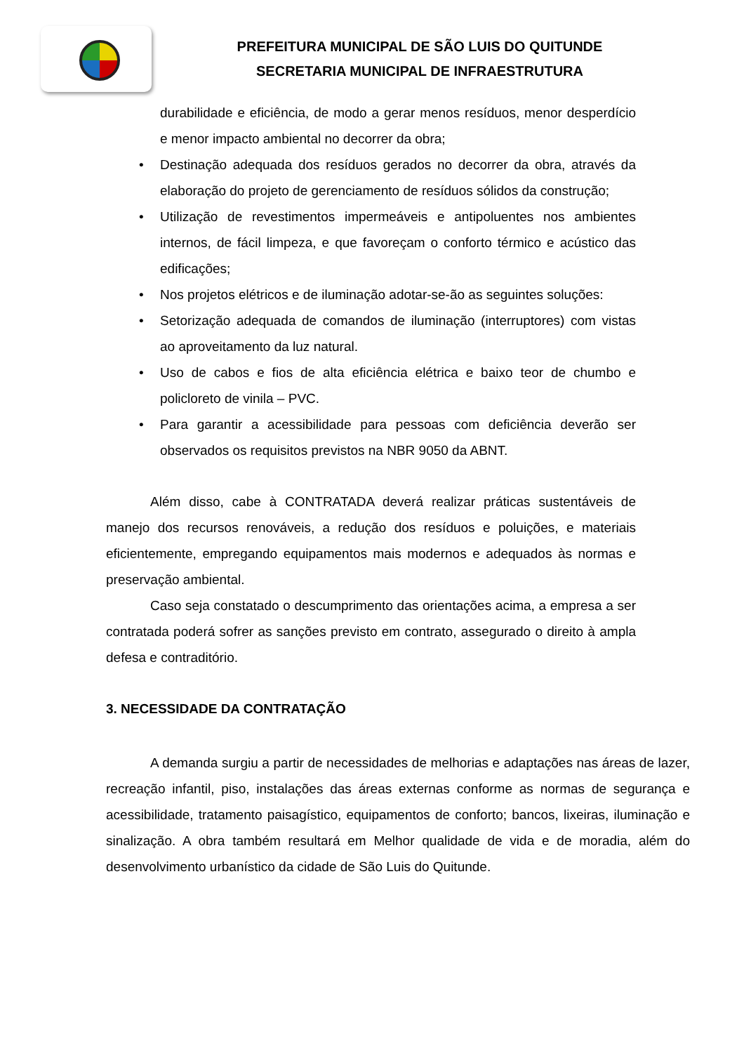PREFEITURA MUNICIPAL DE SÃO LUIS DO QUITUNDE
SECRETARIA MUNICIPAL DE INFRAESTRUTURA
durabilidade e eficiência, de modo a gerar menos resíduos, menor desperdício e menor impacto ambiental no decorrer da obra;
• Destinação adequada dos resíduos gerados no decorrer da obra, através da elaboração do projeto de gerenciamento de resíduos sólidos da construção;
• Utilização de revestimentos impermeáveis e antipoluentes nos ambientes internos, de fácil limpeza, e que favoreçam o conforto térmico e acústico das edificações;
• Nos projetos elétricos e de iluminação adotar-se-ão as seguintes soluções:
• Setorização adequada de comandos de iluminação (interruptores) com vistas ao aproveitamento da luz natural.
• Uso de cabos e fios de alta eficiência elétrica e baixo teor de chumbo e policloreto de vinila – PVC.
• Para garantir a acessibilidade para pessoas com deficiência deverão ser observados os requisitos previstos na NBR 9050 da ABNT.
Além disso, cabe à CONTRATADA deverá realizar práticas sustentáveis de manejo dos recursos renováveis, a redução dos resíduos e poluições, e materiais eficientemente, empregando equipamentos mais modernos e adequados às normas e preservação ambiental.
Caso seja constatado o descumprimento das orientações acima, a empresa a ser contratada poderá sofrer as sanções previsto em contrato, assegurado o direito à ampla defesa e contraditório.
3. NECESSIDADE DA CONTRATAÇÃO
A demanda surgiu a partir de necessidades de melhorias e adaptações nas áreas de lazer, recreação infantil, piso, instalações das áreas externas conforme as normas de segurança e acessibilidade, tratamento paisagístico, equipamentos de conforto; bancos, lixeiras, iluminação e sinalização. A obra também resultará em Melhor qualidade de vida e de moradia, além do desenvolvimento urbanístico da cidade de São Luis do Quitunde.